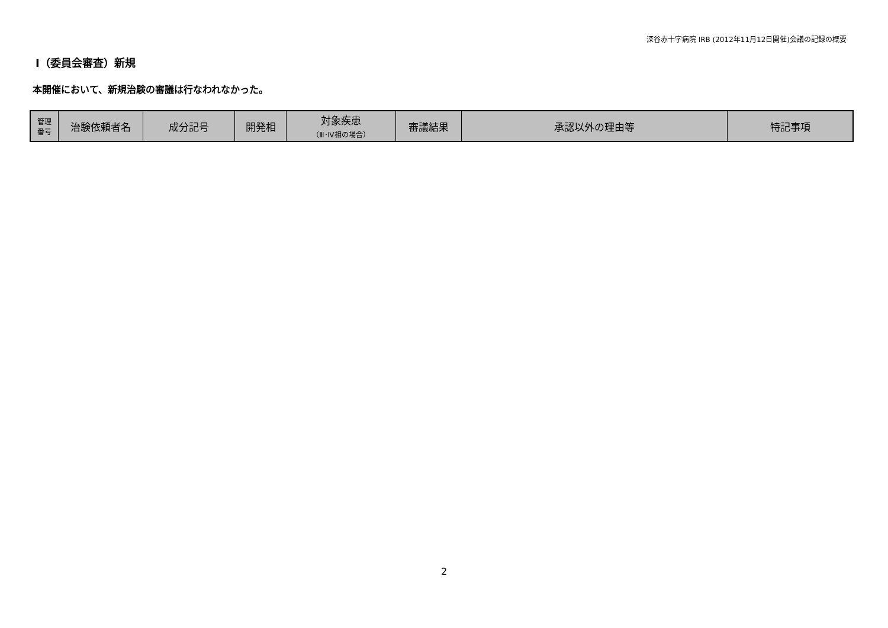深谷赤十字病院 IRB (2012年11月12日開催)会議の記録の概要
Ⅰ（委員会審査）新規
本開催において、新規治験の審議は行なわれなかった。
| 管理 番号 | 治験依頼者名 | 成分記号 | 開発相 | 対象疾患 （Ⅲ･Ⅳ相の場合） | 審議結果 | 承認以外の理由等 | 特記事項 |
| --- | --- | --- | --- | --- | --- | --- | --- |
2